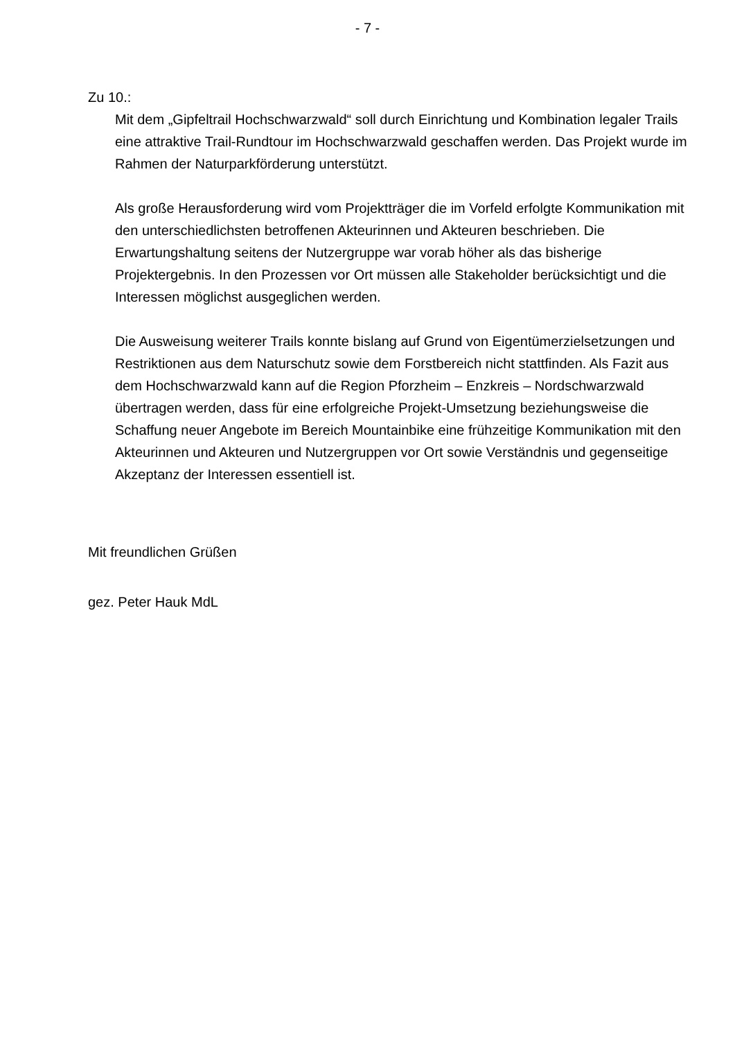- 7 -
Zu 10.:
Mit dem „Gipfeltrail Hochschwarzwald“ soll durch Einrichtung und Kombination legaler Trails eine attraktive Trail-Rundtour im Hochschwarzwald geschaffen werden. Das Projekt wurde im Rahmen der Naturparkförderung unterstützt.
Als große Herausforderung wird vom Projektträger die im Vorfeld erfolgte Kommunikation mit den unterschiedlichsten betroffenen Akteurinnen und Akteuren beschrieben. Die Erwartungshaltung seitens der Nutzergruppe war vorab höher als das bisherige Projektergebnis. In den Prozessen vor Ort müssen alle Stakeholder berücksichtigt und die Interessen möglichst ausgeglichen werden.
Die Ausweisung weiterer Trails konnte bislang auf Grund von Eigentümerzielsetzungen und Restriktionen aus dem Naturschutz sowie dem Forstbereich nicht stattfinden. Als Fazit aus dem Hochschwarzwald kann auf die Region Pforzheim – Enzkreis – Nordschwarzwald übertragen werden, dass für eine erfolgreiche Projekt-Umsetzung beziehungsweise die Schaffung neuer Angebote im Bereich Mountainbike eine frühzeitige Kommunikation mit den Akteurinnen und Akteuren und Nutzergruppen vor Ort sowie Verständnis und gegenseitige Akzeptanz der Interessen essentiell ist.
Mit freundlichen Grüßen
gez. Peter Hauk MdL